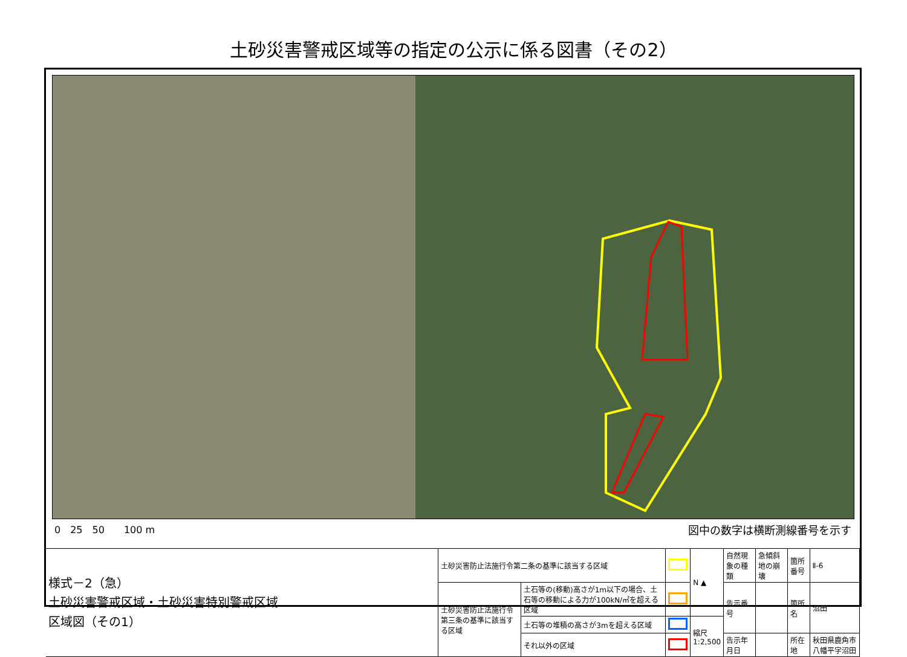土砂災害警戒区域等の指定の公示に係る図書（その2）
0　25　50　　100 m 図中の数字は横断測線番号を示す
| 様式－2（急） 土砂災害警戒区域・土砂災害特別警戒区域 区域図（その1） | 土砂災害防止法施行令第二条の基準に該当する区域 | | | N ▲ | 自然現象の種類 | 急傾斜地の崩壊 | 箇所番号 | Ⅱ-6 |
| | 土砂災害防止法施行令第三条の基準に該当する区域 | 土石等の(移動)高さが1m以下の場合、土石等の移動による力が100kN/㎡を超える区域 | | | 告示番号 | | 箇所名 | 沼田 |
| | | 土石等の堆積の高さが3mを超える区域 | | 縮尺 1:2,500 | | | | |
| | | それ以外の区域 | | | 告示年月日 | | 所在地 | 秋田県鹿角市八幡平字沼田 |